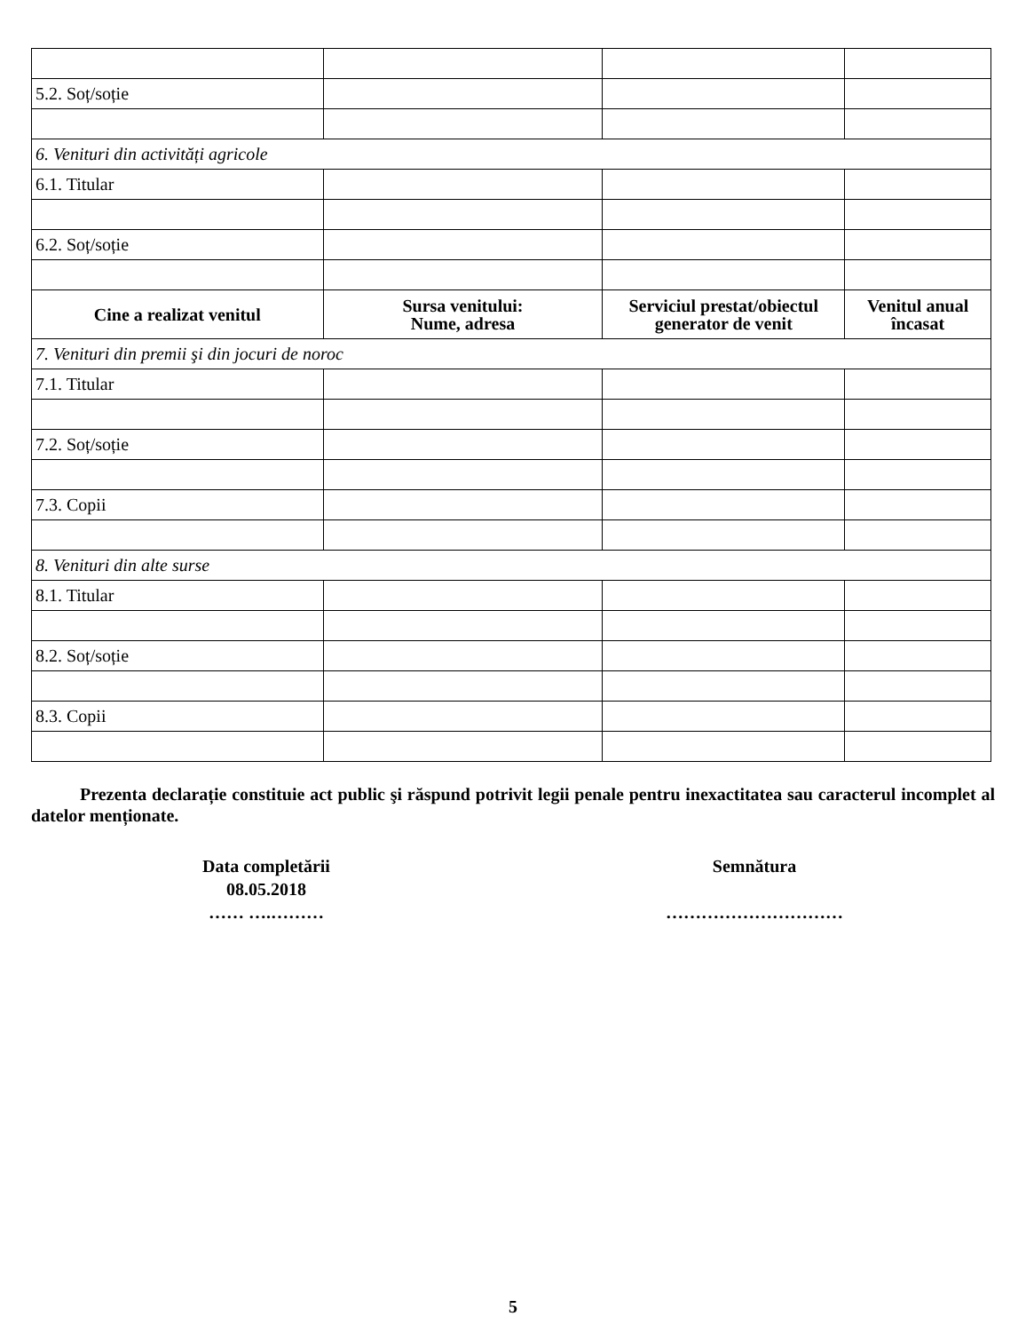| 5.2. Soț/soție | | | |
| 6. Venituri din activități agricole | | | |
| 6.1. Titular | | | |
| 6.2. Soț/soție | | | |
| Cine a realizat venitul | Sursa venitului: Nume, adresa | Serviciul prestat/obiectul generator de venit | Venitul anual încasat |
| 7. Venituri din premii şi din jocuri de noroc | | | |
| 7.1. Titular | | | |
| 7.2. Soț/soție | | | |
| 7.3. Copii | | | |
| 8. Venituri din alte surse | | | |
| 8.1. Titular | | | |
| 8.2. Soț/soție | | | |
| 8.3. Copii | | | |
Prezenta declarație constituie act public şi răspund potrivit legii penale pentru inexactitatea sau caracterul incomplet al datelor menționate.
Data completării
08.05.2018
…… ….………
Semnătura
…………………………
5